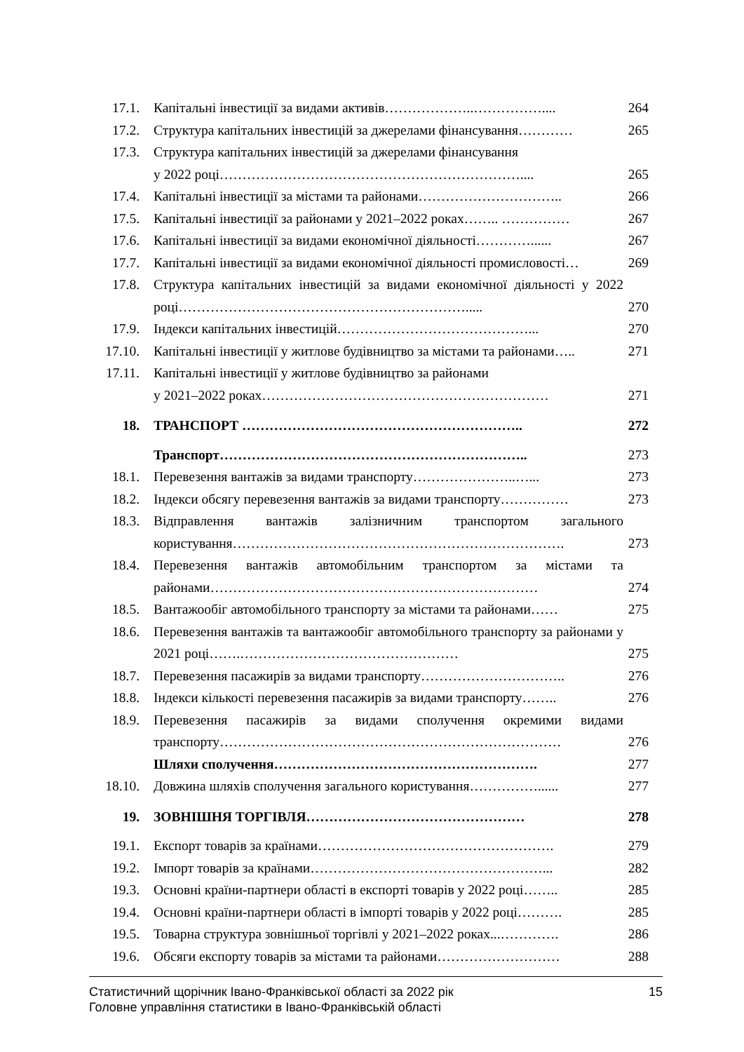| 17.1. | Капітальні інвестиції за видами активів………………..…………….... | 264 |
| 17.2. | Структура капітальних інвестицій за джерелами фінансування………… | 265 |
| 17.3. | Структура капітальних інвестицій за джерелами фінансування у 2022 році………………………………………………………….... | 265 |
| 17.4. | Капітальні інвестиції за містами та районами………………………….. | 266 |
| 17.5. | Капітальні інвестиції за районами у 2021–2022 роках…….. …………… | 267 |
| 17.6. | Капітальні інвестиції за видами економічної діяльності…………...... | 267 |
| 17.7. | Капітальні інвестиції за видами економічної діяльності промисловості… | 269 |
| 17.8. | Структура капітальних інвестицій за видами економічної діяльності у 2022 році………………………………………………………..... | 270 |
| 17.9. | Індекси капітальних інвестицій……………………………………... | 270 |
| 17.10. | Капітальні інвестиції у житлове будівництво за містами та районами….. | 271 |
| 17.11. | Капітальні інвестиції у житлове будівництво за районами у 2021–2022 роках……………………………………………………… | 271 |
| 18. | ТРАНСПОРТ …………………………………………………….. | 272 |
| | Транспорт………………………………………………………….. | 273 |
| 18.1. | Перевезення вантажів за видами транспорту…………………..…... | 273 |
| 18.2. | Індекси обсягу перевезення вантажів за видами транспорту…………… | 273 |
| 18.3. | Відправлення вантажів залізничним транспортом загального користування………………………………………………………………. | 273 |
| 18.4. | Перевезення вантажів автомобільним транспортом за містами та районами……………………………………………………………… | 274 |
| 18.5. | Вантажообіг автомобільного транспорту за містами та районами…… | 275 |
| 18.6. | Перевезення вантажів та вантажообіг автомобільного транспорту за районами у 2021 році…….………………………………………… | 275 |
| 18.7. | Перевезення пасажирів за видами транспорту………………………….. | 276 |
| 18.8. | Індекси кількості перевезення пасажирів за видами транспорту…….. | 276 |
| 18.9. | Перевезення пасажирів за видами сполучення окремими видами транспорту………………………………………………………………… | 276 |
| | Шляхи сполучення…………………………………………………. | 277 |
| 18.10. | Довжина шляхів сполучення загального користування……………...... | 277 |
| 19. | ЗОВНІШНЯ ТОРГІВЛЯ………………………………………… | 278 |
| 19.1. | Експорт товарів за країнами……………………………………………. | 279 |
| 19.2. | Імпорт товарів за країнами……………………………………………... | 282 |
| 19.3. | Основні країни-партнери області в експорті товарів у 2022 році…….. | 285 |
| 19.4. | Основні країни-партнери області в імпорті товарів у 2022 році………. | 285 |
| 19.5. | Товарна структура зовнішньої торгівлі у 2021–2022 роках...…………. | 286 |
| 19.6. | Обсяги експорту товарів за містами та районами……………………… | 288 |
15 Статистичний щорічник Івано-Франківської області за 2022 рік
Головне управління статистики в Івано-Франківській області